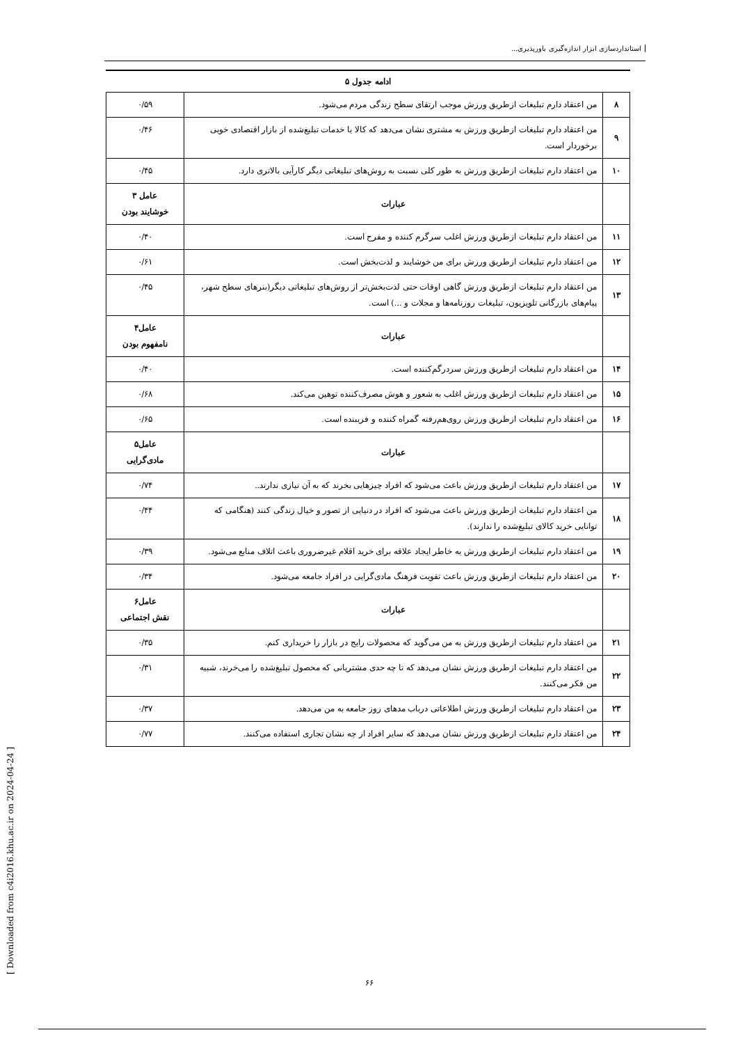استانداردسازی ابزار اندازه‌گیری باورپذیری...
ادامه جدول ۵
| ۸ | من اعتقاد دارم تبلیغات ازطریق ورزش موجب ارتقای سطح زندگی مردم می‌شود. | ۰/۵۹ |
| ۹ | من اعتقاد دارم تبلیغات ازطریق ورزش به مشتری نشان می‌دهد که کالا یا خدمات تبلیغ‌شده از بازار اقتصادی خوبی برخوردار است. | ۰/۴۶ |
| ۱۰ | من اعتقاد دارم تبلیغات ازطریق ورزش به طور کلی نسبت به روش‌های تبلیغاتی دیگر کارآیی بالاتری دارد. | ۰/۴۵ |
| | عبارات | عامل ۳ خوشایند بودن |
| ۱۱ | من اعتقاد دارم تبلیغات ازطریق ورزش اغلب سرگرم کننده و مفرح است. | ۰/۴۰ |
| ۱۲ | من اعتقاد دارم تبلیغات ازطریق ورزش برای من خوشایند و لذت‌بخش است. | ۰/۶۱ |
| ۱۳ | من اعتقاد دارم تبلیغات ازطریق ورزش گاهی اوقات حتی لذت‌بخش‌تر از روش‌های تبلیغاتی دیگر(بنرهای سطح شهر، پیام‌های بازرگانی تلویزیون، تبلیغات روزنامه‌ها و مجلات و ...) است. | ۰/۴۵ |
| | عبارات | عامل۴ نامفهوم بودن |
| ۱۴ | من اعتقاد دارم تبلیغات ازطریق ورزش سردرگم‌کننده است. | ۰/۴۰ |
| ۱۵ | من اعتقاد دارم تبلیغات ازطریق ورزش اغلب به شعور و هوش مصرف‌کننده توهین می‌کند. | ۰/۶۸ |
| ۱۶ | من اعتقاد دارم تبلیغات ازطریق ورزش روی‌هم‌رفته گمراه کننده و فریبنده است. | ۰/۶۵ |
| | عبارات | عامل۵ مادی‌گرایی |
| ۱۷ | من اعتقاد دارم تبلیغات ازطریق ورزش باعث می‌شود که افراد چیزهایی بخرند که به آن نیازی ندارند.. | ۰/۷۴ |
| ۱۸ | من اعتقاد دارم تبلیغات ازطریق ورزش باعث می‌شود که افراد در دنیایی از تصور و خیال زندگی کنند (هنگامی که توانایی خرید کالای تبلیغ‌شده را ندارند). | ۰/۴۴ |
| ۱۹ | من اعتقاد دارم تبلیغات ازطریق ورزش به خاطر ایجاد علاقه برای خرید اقلام غیرضروری باعث اتلاف منابع می‌شود. | ۰/۳۹ |
| ۲۰ | من اعتقاد دارم تبلیغات ازطریق ورزش باعث تقویت فرهنگ مادی‌گرایی در افراد جامعه می‌شود. | ۰/۳۴ |
| | عبارات | عامل۶ نقش اجتماعی |
| ۲۱ | من اعتقاد دارم تبلیغات ازطریق ورزش به من می‌گوید که محصولات رایج در بازار را خریداری کنم. | ۰/۳۵ |
| ۲۲ | من اعتقاد دارم تبلیغات ازطریق ورزش نشان می‌دهد که تا چه حدی مشتریانی که محصول تبلیغ‌شده را می‌خرند، شبیه من فکر می‌کنند. | ۰/۳۱ |
| ۲۳ | من اعتقاد دارم تبلیغات ازطریق ورزش اطلاعاتی درباب مدهای روز جامعه به من می‌دهد. | ۰/۳۷ |
| ۲۴ | من اعتقاد دارم تبلیغات ازطریق ورزش نشان می‌دهد که سایر افراد از چه نشان تجاری استفاده می‌کنند. | ۰/۷۷ |
[ Downloaded from c4i2016.khu.ac.ir on 2024-04-24 ]
۶۶